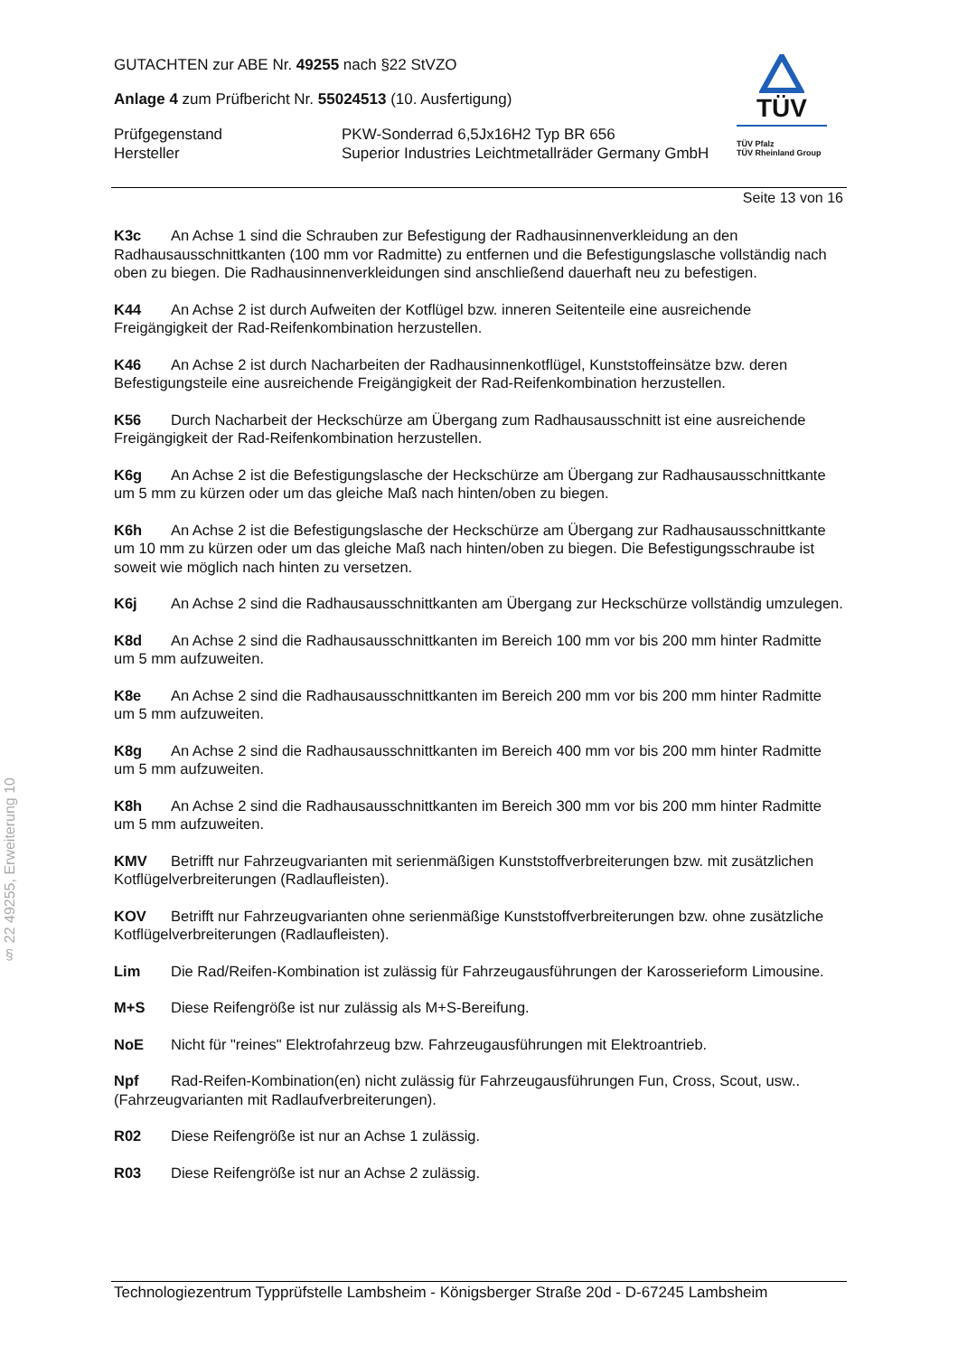GUTACHTEN zur ABE Nr. 49255 nach §22 StVZO
Anlage 4 zum Prüfbericht Nr. 55024513 (10. Ausfertigung)
Prüfgegenstand PKW-Sonderrad 6,5Jx16H2 Typ BR 656
Hersteller Superior Industries Leichtmetallräder Germany GmbH
TÜV
TÜV Pfalz
TÜV Rheinland Group
Seite 13 von 16
K3c An Achse 1 sind die Schrauben zur Befestigung der Radhausinnenverkleidung an den Radhausausschnittkanten (100 mm vor Radmitte) zu entfernen und die Befestigungslasche vollständig nach oben zu biegen. Die Radhausinnenverkleidungen sind anschließend dauerhaft neu zu befestigen.
K44 An Achse 2 ist durch Aufweiten der Kotflügel bzw. inneren Seitenteile eine ausreichende Freigängigkeit der Rad-Reifenkombination herzustellen.
K46 An Achse 2 ist durch Nacharbeiten der Radhausinnenkotflügel, Kunststoffeinsätze bzw. deren Befestigungsteile eine ausreichende Freigängigkeit der Rad-Reifenkombination herzustellen.
K56 Durch Nacharbeit der Heckschürze am Übergang zum Radhausausschnitt ist eine ausreichende Freigängigkeit der Rad-Reifenkombination herzustellen.
K6g An Achse 2 ist die Befestigungslasche der Heckschürze am Übergang zur Radhausausschnittkante um 5 mm zu kürzen oder um das gleiche Maß nach hinten/oben zu biegen.
K6h An Achse 2 ist die Befestigungslasche der Heckschürze am Übergang zur Radhausausschnittkante um 10 mm zu kürzen oder um das gleiche Maß nach hinten/oben zu biegen. Die Befestigungsschraube ist soweit wie möglich nach hinten zu versetzen.
K6j An Achse 2 sind die Radhausausschnittkanten am Übergang zur Heckschürze vollständig umzulegen.
K8d An Achse 2 sind die Radhausausschnittkanten im Bereich 100 mm vor bis 200 mm hinter Radmitte um 5 mm aufzuweiten.
K8e An Achse 2 sind die Radhausausschnittkanten im Bereich 200 mm vor bis 200 mm hinter Radmitte um 5 mm aufzuweiten.
K8g An Achse 2 sind die Radhausausschnittkanten im Bereich 400 mm vor bis 200 mm hinter Radmitte um 5 mm aufzuweiten.
K8h An Achse 2 sind die Radhausausschnittkanten im Bereich 300 mm vor bis 200 mm hinter Radmitte um 5 mm aufzuweiten.
KMV Betrifft nur Fahrzeugvarianten mit serienmäßigen Kunststoffverbreiterungen bzw. mit zusätzlichen Kotflügelverbreiterungen (Radlaufleisten).
KOV Betrifft nur Fahrzeugvarianten ohne serienmäßige Kunststoffverbreiterungen bzw. ohne zusätzliche Kotflügelverbreiterungen (Radlaufleisten).
Lim Die Rad/Reifen-Kombination ist zulässig für Fahrzeugausführungen der Karosserieform Limousine.
M+S Diese Reifengröße ist nur zulässig als M+S-Bereifung.
NoE Nicht für "reines" Elektrofahrzeug bzw. Fahrzeugausführungen mit Elektroantrieb.
Npf Rad-Reifen-Kombination(en) nicht zulässig für Fahrzeugausführungen Fun, Cross, Scout, usw.. (Fahrzeugvarianten mit Radlaufverbreiterungen).
R02 Diese Reifengröße ist nur an Achse 1 zulässig.
R03 Diese Reifengröße ist nur an Achse 2 zulässig.
§ 22 49255, Erweiterung 10
Technologiezentrum Typprüfstelle Lambsheim - Königsberger Straße 20d - D-67245 Lambsheim